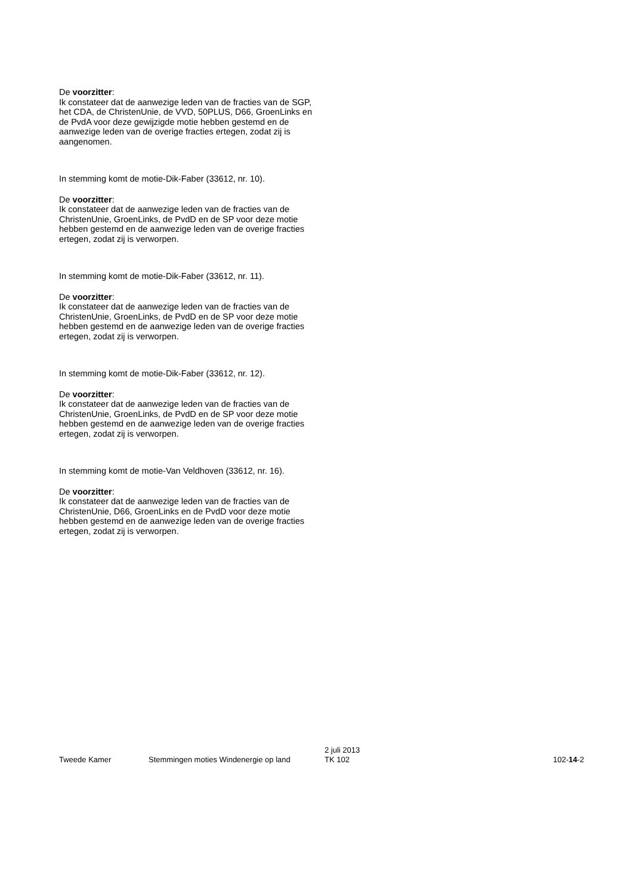De voorzitter:
Ik constateer dat de aanwezige leden van de fracties van de SGP, het CDA, de ChristenUnie, de VVD, 50PLUS, D66, GroenLinks en de PvdA voor deze gewijzigde motie hebben gestemd en de aanwezige leden van de overige fracties ertegen, zodat zij is aangenomen.
In stemming komt de motie-Dik-Faber (33612, nr. 10).
De voorzitter:
Ik constateer dat de aanwezige leden van de fracties van de ChristenUnie, GroenLinks, de PvdD en de SP voor deze motie hebben gestemd en de aanwezige leden van de overige fracties ertegen, zodat zij is verworpen.
In stemming komt de motie-Dik-Faber (33612, nr. 11).
De voorzitter:
Ik constateer dat de aanwezige leden van de fracties van de ChristenUnie, GroenLinks, de PvdD en de SP voor deze motie hebben gestemd en de aanwezige leden van de overige fracties ertegen, zodat zij is verworpen.
In stemming komt de motie-Dik-Faber (33612, nr. 12).
De voorzitter:
Ik constateer dat de aanwezige leden van de fracties van de ChristenUnie, GroenLinks, de PvdD en de SP voor deze motie hebben gestemd en de aanwezige leden van de overige fracties ertegen, zodat zij is verworpen.
In stemming komt de motie-Van Veldhoven (33612, nr. 16).
De voorzitter:
Ik constateer dat de aanwezige leden van de fracties van de ChristenUnie, D66, GroenLinks en de PvdD voor deze motie hebben gestemd en de aanwezige leden van de overige fracties ertegen, zodat zij is verworpen.
Tweede Kamer Stemmingen moties Windenergie op land
2 juli 2013
TK 102
102-14-2